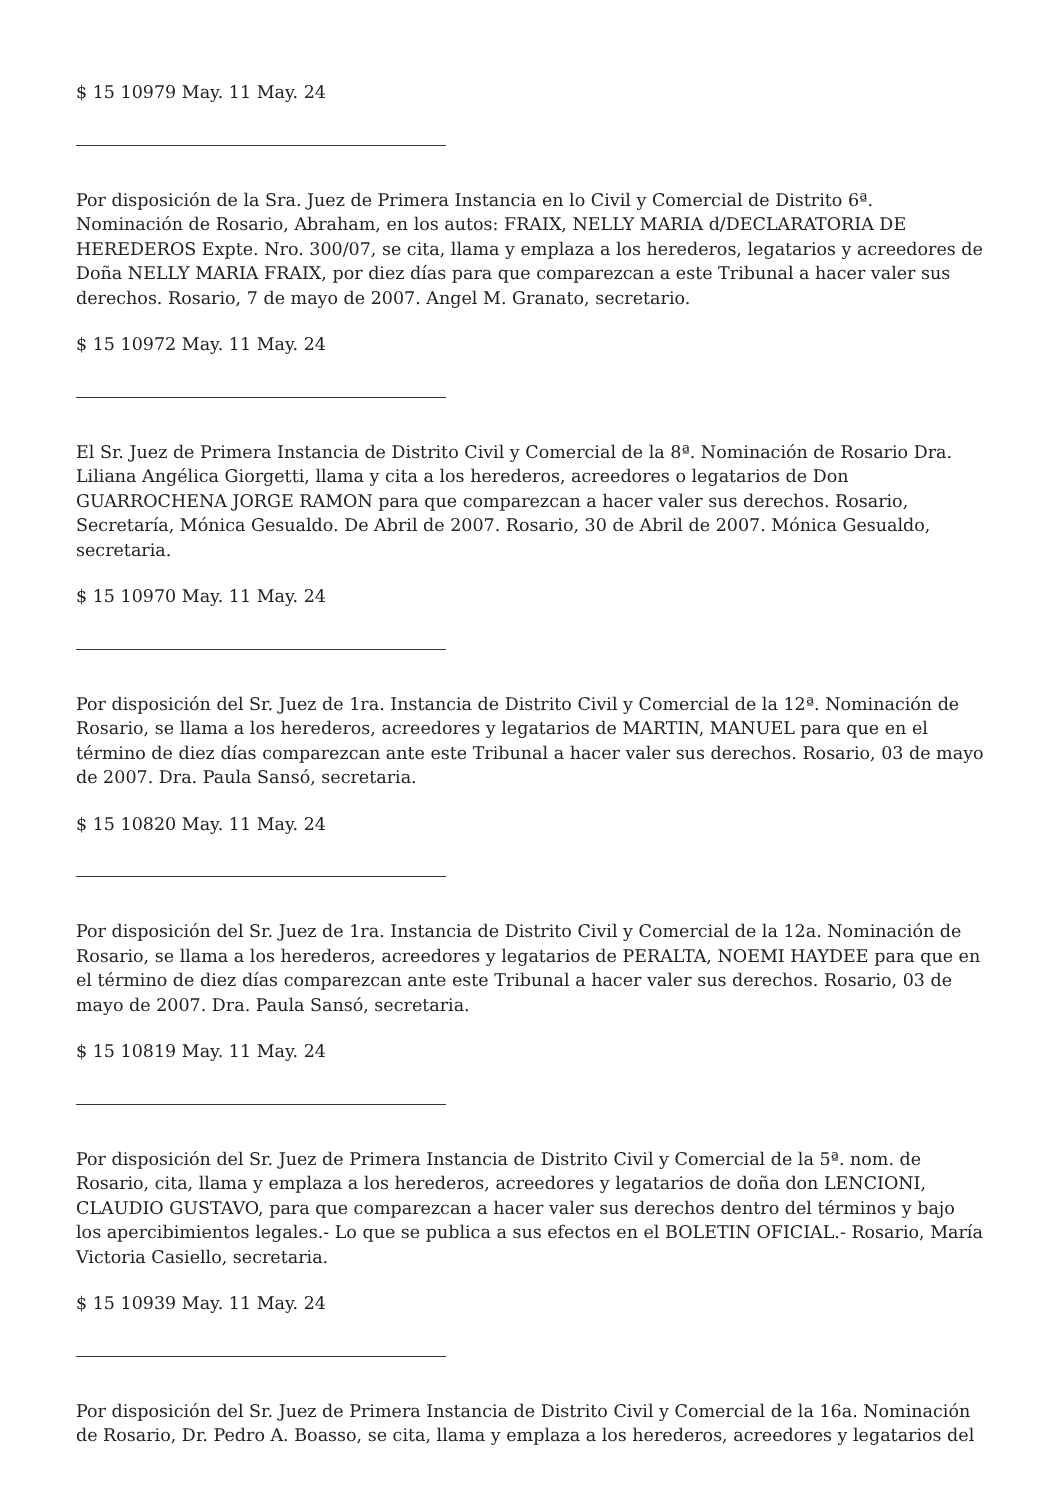$ 15 10979 May. 11 May. 24
Por disposición de la Sra. Juez de Primera Instancia en lo Civil y Comercial de Distrito 6ª. Nominación de Rosario, Abraham, en los autos: FRAIX, NELLY MARIA d/DECLARATORIA DE HEREDEROS Expte. Nro. 300/07, se cita, llama y emplaza a los herederos, legatarios y acreedores de Doña NELLY MARIA FRAIX, por diez días para que comparezcan a este Tribunal a hacer valer sus derechos. Rosario, 7 de mayo de 2007. Angel M. Granato, secretario.
$ 15 10972 May. 11 May. 24
El Sr. Juez de Primera Instancia de Distrito Civil y Comercial de la 8ª. Nominación de Rosario Dra. Liliana Angélica Giorgetti, llama y cita a los herederos, acreedores o legatarios de Don GUARROCHENA JORGE RAMON para que comparezcan a hacer valer sus derechos. Rosario, Secretaría, Mónica Gesualdo. De Abril de 2007. Rosario, 30 de Abril de 2007. Mónica Gesualdo, secretaria.
$ 15 10970 May. 11 May. 24
Por disposición del Sr. Juez de 1ra. Instancia de Distrito Civil y Comercial de la 12ª. Nominación de Rosario, se llama a los herederos, acreedores y legatarios de MARTIN, MANUEL para que en el término de diez días comparezcan ante este Tribunal a hacer valer sus derechos. Rosario, 03 de mayo de 2007. Dra. Paula Sansó, secretaria.
$ 15 10820 May. 11 May. 24
Por disposición del Sr. Juez de 1ra. Instancia de Distrito Civil y Comercial de la 12a. Nominación de Rosario, se llama a los herederos, acreedores y legatarios de PERALTA, NOEMI HAYDEE para que en el término de diez días comparezcan ante este Tribunal a hacer valer sus derechos. Rosario, 03 de mayo de 2007. Dra. Paula Sansó, secretaria.
$ 15 10819 May. 11 May. 24
Por disposición del Sr. Juez de Primera Instancia de Distrito Civil y Comercial de la 5ª. nom. de Rosario, cita, llama y emplaza a los herederos, acreedores y legatarios de doña don LENCIONI, CLAUDIO GUSTAVO, para que comparezcan a hacer valer sus derechos dentro del términos y bajo los apercibimientos legales.- Lo que se publica a sus efectos en el BOLETIN OFICIAL.- Rosario, María Victoria Casiello, secretaria.
$ 15 10939 May. 11 May. 24
Por disposición del Sr. Juez de Primera Instancia de Distrito Civil y Comercial de la 16a. Nominación de Rosario, Dr. Pedro A. Boasso, se cita, llama y emplaza a los herederos, acreedores y legatarios del